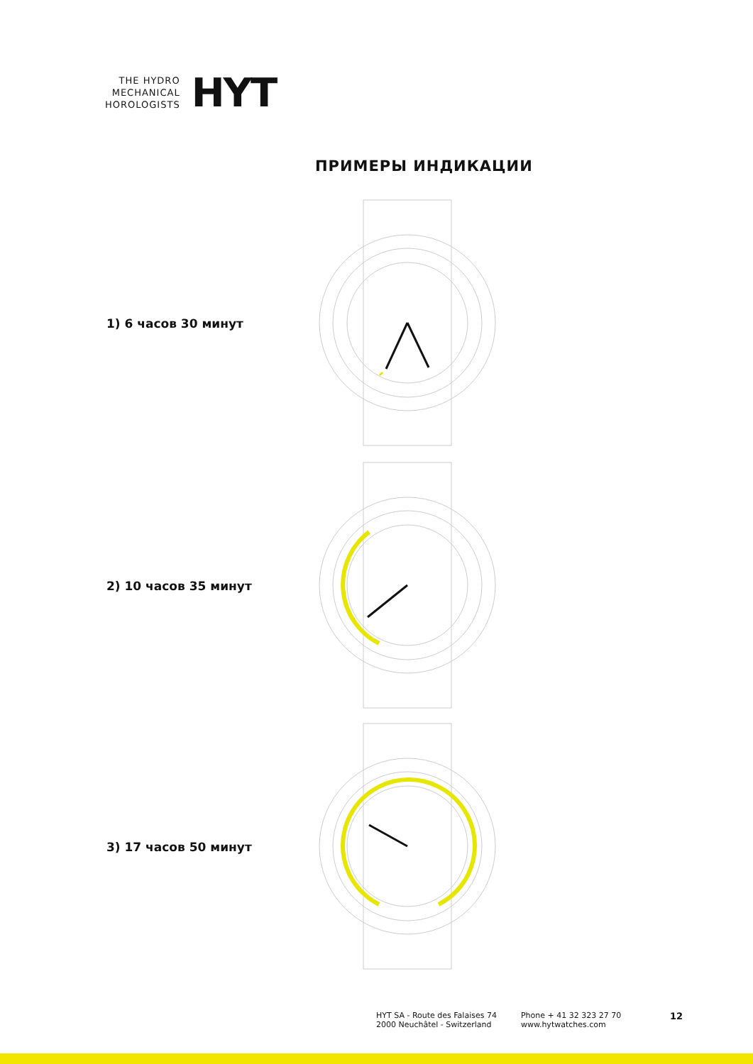THE HYDRO
MECHANICAL
HOROLOGISTS
HYT
ПРИМЕРЫ ИНДИКАЦИИ
1) 6 часов 30 минут
2) 10 часов 35 минут
3) 17 часов 50 минут
HYT SA - Route des Falaises 74
2000 Neuchâtel - Switzerland
Phone + 41 32 323 27 70
www.hytwatches.com
12